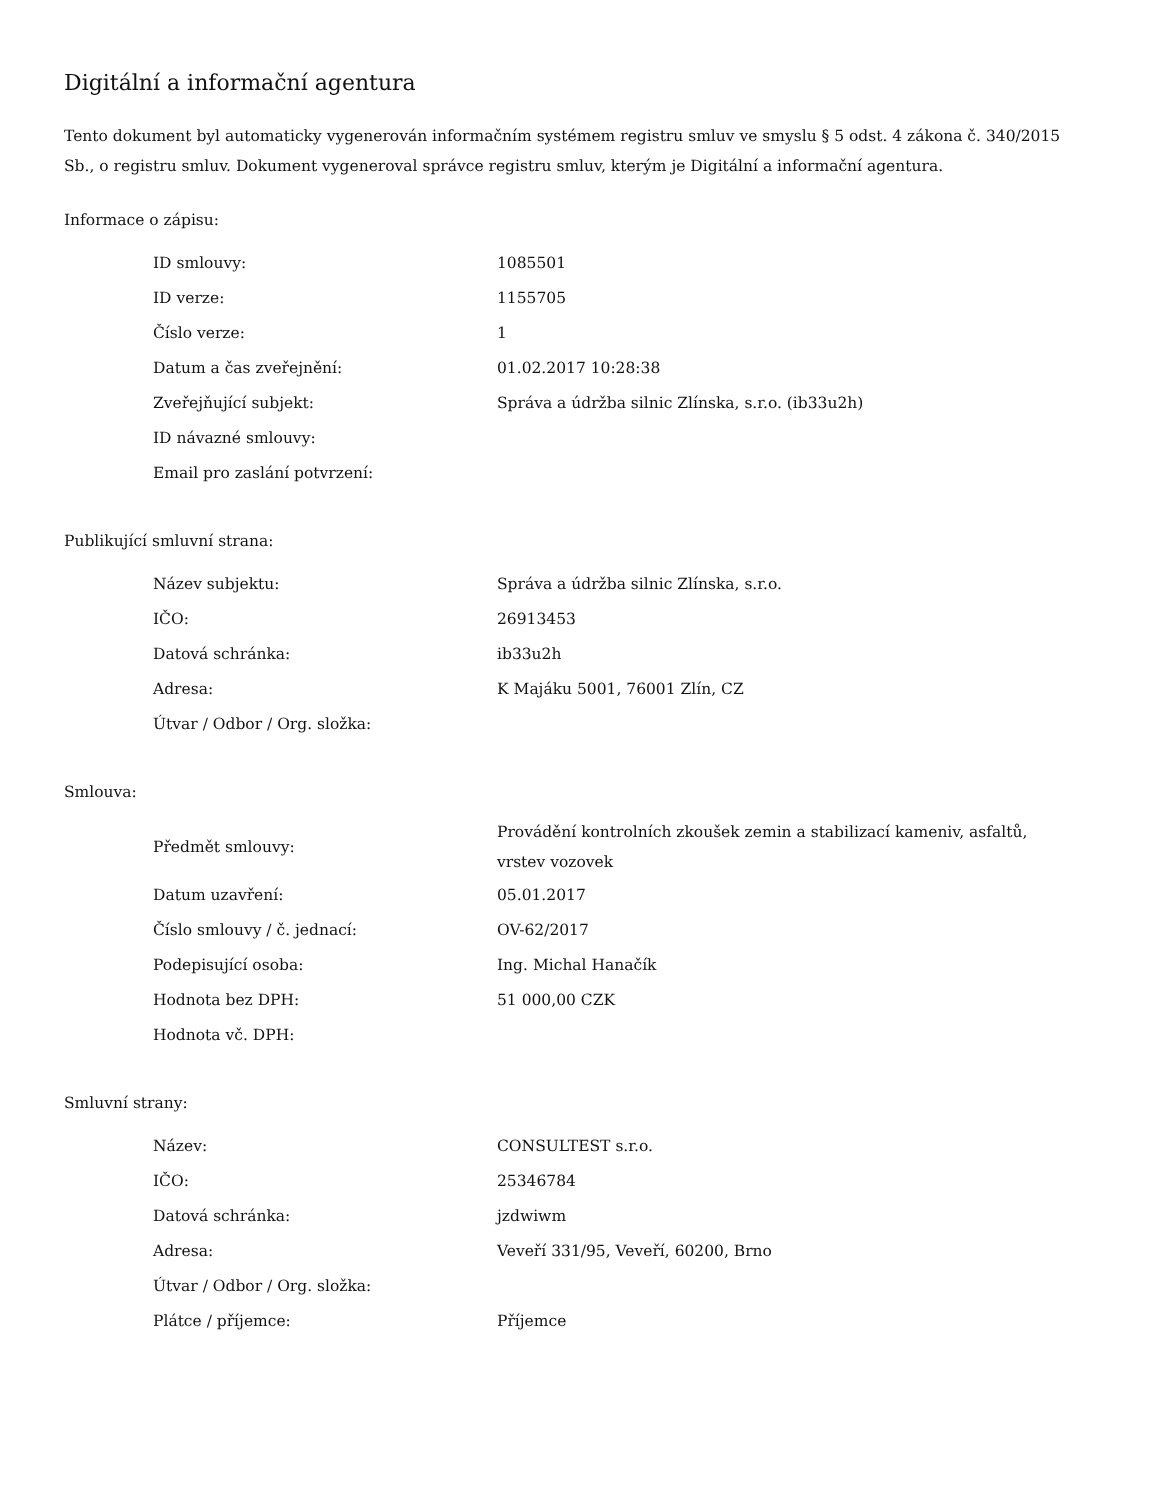Digitální a informační agentura
Tento dokument byl automaticky vygenerován informačním systémem registru smluv ve smyslu § 5 odst. 4 zákona č. 340/2015 Sb., o registru smluv. Dokument vygeneroval správce registru smluv, kterým je Digitální a informační agentura.
Informace o zápisu:
| ID smlouvy: | 1085501 |
| ID verze: | 1155705 |
| Číslo verze: | 1 |
| Datum a čas zveřejnění: | 01.02.2017 10:28:38 |
| Zveřejňující subjekt: | Správa a údržba silnic Zlínska, s.r.o. (ib33u2h) |
| ID návazné smlouvy: | |
| Email pro zaslání potvrzení: | |
Publikující smluvní strana:
| Název subjektu: | Správa a údržba silnic Zlínska, s.r.o. |
| IČO: | 26913453 |
| Datová schránka: | ib33u2h |
| Adresa: | K Majáku 5001, 76001 Zlín, CZ |
| Útvar / Odbor / Org. složka: | |
Smlouva:
| Předmět smlouvy: | Provádění kontrolních zkoušek zemin a stabilizací kameniv, asfaltů, vrstev vozovek |
| Datum uzavření: | 05.01.2017 |
| Číslo smlouvy / č. jednací: | OV-62/2017 |
| Podepisující osoba: | Ing. Michal Hanačík |
| Hodnota bez DPH: | 51 000,00 CZK |
| Hodnota vč. DPH: | |
Smluvní strany:
| Název: | CONSULTEST s.r.o. |
| IČO: | 25346784 |
| Datová schránka: | jzdwiwm |
| Adresa: | Veveří 331/95, Veveří, 60200, Brno |
| Útvar / Odbor / Org. složka: | |
| Plátce / příjemce: | Příjemce |